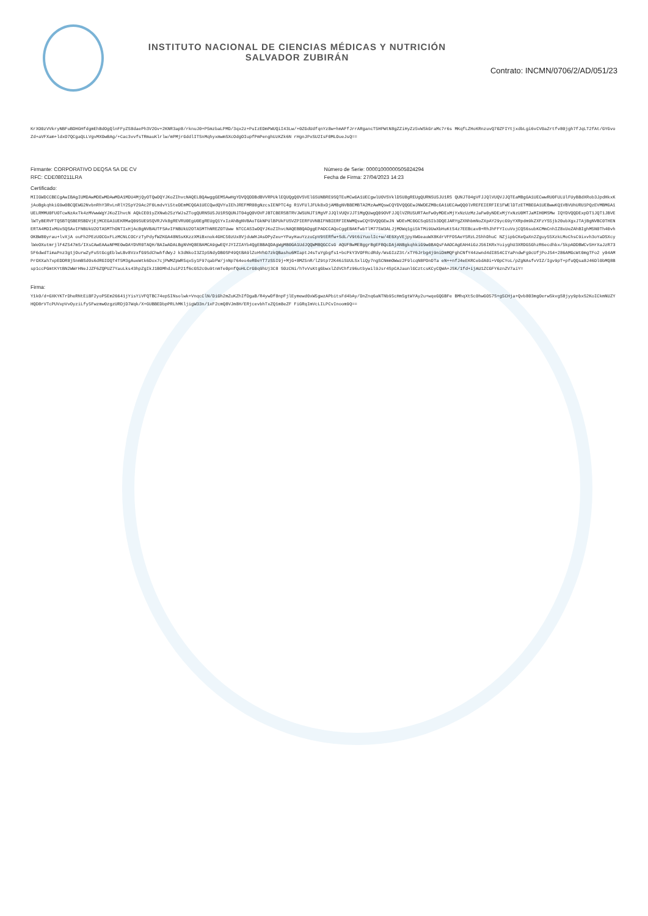INSTITUTO NACIONAL DE CIENCIAS MÉDICAS Y NUTRICIÓN
SALVADOR ZUBIRÁN
Contrato: INCMN/0706/2/AD/051/23
KrXO0zVVkryNBFuBDHGHfdgmEhBdOgQlnFFyZS8daePh3V2Gv+2KNR3ap8/rknuJ0+P5mzbaLPMD/3qx2z+PuIzEDmPWUQiI43Lw/+0ZGdUdfqnYz8w+hmAFfJrrARgancT5HPWtN8gZZiHyZz5vWSkGraMc7r6s MKqfLZHoKRnzuvQ70ZFIYtjxdbLgi6vCV0aZrtfv80jgh7fJqLT2fAt/GYGvoZd+aVFXam+ldxO7QCgaQLLVgvMXOwBAg/+Cac3vvfsTRmauKlrlw/mPMjrGddlITSnMqhyxmwmSXcOdgOIupfPmPenghUzKZk6N rHgnJPxSU2IsF0MLOueJsQ==
Firmante: CORPORATIVO DEQSA SA DE CV
RFC: CDE080211LRA
Número de Serie: 00001000000505824294
Fecha de Firma: 27/04/2023 14:23
Certificado:
MIIGWDCCBECgAwIBAgIUMDAwMDEwMDAwMDA1MDU4MjQyOTQwDQYJKoZIhvcNAQELBQAwggGEMSAwHgYDVQQDDBdBVVRPUklEQUQgQ0VSVElGSUNBRE9SQTEuMCwGA1UECgwlU0VSVklDSU8gREUgQURNSU5JU1RS QUNJT04gVFJJQlVUQVJJQTEaMBgGA1UECwwRU0FULUlFUyBBdXRob3JpdHkxKjAoBgkqhkiG9w0BCQEWG2NvbnRhY3RvLnRlY25pY29Ac2F0LmdvYi5teDEmMCQGA1UECQwdQVYuIEhJREFMR08gNzcsIENPTC4g R1VFUlJFUk8xDjAMBgNVBBEMBTA2MzAwMQswCQYDVQQGEwJNWDEZMBcGA1UECAwQQ0lVREFEIERFIE1FWElDTzETMBEGA1UEBwwKQ1VBVUhURU1PQzEVMBMGA1UELRMMU0FUOTcwNzAxTk4zMVwwWgYJKoZIhvcN AQkCE01yZXNwb25zYWJsZTogQURNSU5JU1RSQUNJT04gQ0VOVFJBTCBERSBTRVJWSUNJT1MgVFJJQlVUQVJJT1MgQUwgQ09OVFJJQlVZRU5URTAeFw0yMDExMjYxNzUzMzJaFw0yNDExMjYxNzU0MTJaMIH0MSMw IQYDVQQDExpDT1JQT1JBVElWTyBERVFTQSBTQSBERSBDVjEjMCEGA1UEKRMaQ09SUE9SQVRJVk8gREVRU0EgU0EgREUgQ1YxIzAhBgNVBAoTGkNPUlBPUkFUSVZPIERFUVNBIFNBIERFIENWMQswCQYDVQQGEwJN WDEvMC0GCSqGSIb3DQEJARYgZXNhbmNoZXpAY29ycG9yYXRpdm9kZXFzYS5jb20ubXgxJTAjBgNVBC0THENERTA4MDIxMUxSQSAvIFNBUkU2OTA5MThONTIxHjAcBgNVBAUTFSAvIFNBUkU2OTA5MThNREZOTUww NTCCASIwDQYJKoZIhvcNAQEBBQADggEPADCCAQoCggEBAKfwbTlM775W3ALJjMOWq1gi5kTMi9UwXbHuKtS4z7EEBcav8+RhJhFFYIcuVojCQS6subKCMmCnhIZ8xUeZAhBIghM5N0Th40vhOKBW80yrau+lvXjA ouFh2PEzUOCGxFLzMCNLCOCrzTyPdyfWZKGA48NSsKKzzXMiBxnok4GHC50zUx8VjduWHJAsOPyZeu+YPayHauYzzoCpV9tERfw+SdL/V9t6iYuolIc+w/4E6XyVEjpyXWGeauWX8KdrVFFO5AeY5RzL25hhDhuC NZjipbCKeQaXn2Zguy55XzkLMoChsC9ixvh3oYaDSXcylWeOXutmrjlF4Z547mS/IXsCAwEAAaNPME0wDAYDVR0TAQH/BAIwADALBgNVHQ8EBAMCA9gwEQYJYIZIAYb4QgEBBAQDAgWgMB0GA1UdJQQWMBQGCCsG AQUFBwMEBggrBgEFBQcDAjANBgkqhkiG9w0BAQsFAAOCAgEAH4iGzJ56IKRxYoiyghU3XRDG5GhzR6ecdhbx/5kpADDBWCv5HrXaJzR735F6dwdTimaPnz3gtjOurwZyFuStGcgEblwLBv8VzxfG9SdChwhfdWyJ k3dNkoI3ZIp5NdyDB0SP49QtBA9lZoHVhG7zkQBashu6MIaptJ4sTuYgbgfs1+bcPkY3VOFRcdRdy/WsGIzZ3t/xTY6Jrbg4j9niDmMQFghCNfY44zwnd4dI854CIYaPndwFg9cUfjPoJS4+286AMGcWt0mgTFo2 y04AMPrOXXah7xpEDDR8jSnmBSd0s6dRGIOQT4T5M3gAueWtk6Dox7cjPWMZpWR5qx5y1F97qabFW/jnNp764eo4eR0eYT7zS5I9j+MjG+8MZ5nR/lZ9tp72K46iSUULSxliQy7ngSCNmmOWwz2F9lcqN8PDnDTa eN++nfJ4eEKRCebdA0i+V0pCYoL/pZgNAsfvVIZ/Igv9pT+pfuQQsa8J46Dl0bMQ8Bsp1ccPGmtKYtBN2WWrHNeJJZF6ZQPUZ7YauLks43hpZgIkJ1BOMhdJuiP21f6cGS2c0u9tnmTe0pnfQoHLCrG0q9hUj3C8 S0zCNi/hTvVsKtgGbwxlZdVChfz96utbywil9Jsr4SpCAJaunlGCztcsKCyCQWA+JSK/1fd+ijAU1ZCGFY6znZV7aiY=
Firma:
Y1k0/d+GXKYKTrDheRNtEiBF2yoP5Em26641jYisYiVFQTBC74ep5INsolwk+VnqcClN/DiGh2mZuKZhIfDgaB/R4ywDf8npFjlEymewd0xW5gwzAPbitsFd4bAy/DnZnq6aNTNb95cHm5gtWYAy2u+wqeGQGBFe BMhqXtSc0hwGO57S+g5CHja+Qvb803mgOerwSkvgS8jyy9pbxS2KoICkmNUZYHQD8rVTcPUVxpVvOyziLfy5Fwzmw0zgzURDjD7Wqk/X+GUBBEDbpPRLhMKljigW33n/1xF2cmQ8VJm8H/ERjcevbhTxZQ1m8eZF FiGRqImVcLILPCvInoom9Q==